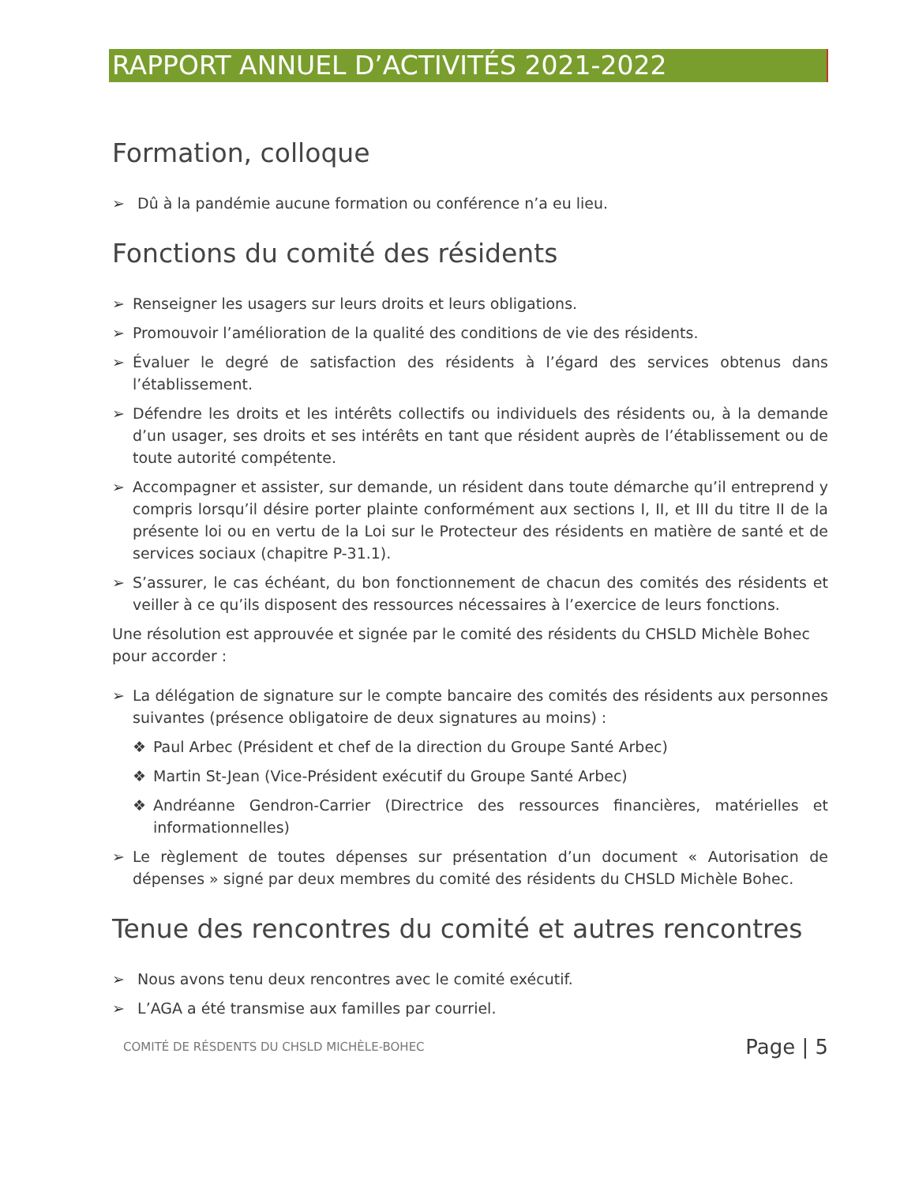RAPPORT ANNUEL D’ACTIVITÉS 2021-2022
Formation, colloque
➢ Dû à la pandémie aucune formation ou conférence n’a eu lieu.
Fonctions du comité des résidents
➢ Renseigner les usagers sur leurs droits et leurs obligations.
➢ Promouvoir l’amélioration de la qualité des conditions de vie des résidents.
➢ Évaluer le degré de satisfaction des résidents à l’égard des services obtenus dans l’établissement.
➢ Défendre les droits et les intérêts collectifs ou individuels des résidents ou, à la demande d’un usager, ses droits et ses intérêts en tant que résident auprès de l’établissement ou de toute autorité compétente.
➢ Accompagner et assister, sur demande, un résident dans toute démarche qu’il entreprend y compris lorsqu’il désire porter plainte conformément aux sections I, II, et III du titre II de la présente loi ou en vertu de la Loi sur le Protecteur des résidents en matière de santé et de services sociaux (chapitre P-31.1).
➢ S’assurer, le cas échéant, du bon fonctionnement de chacun des comités des résidents et veiller à ce qu’ils disposent des ressources nécessaires à l’exercice de leurs fonctions.
Une résolution est approuvée et signée par le comité des résidents du CHSLD Michèle Bohec pour accorder :
➢ La délégation de signature sur le compte bancaire des comités des résidents aux personnes suivantes (présence obligatoire de deux signatures au moins) :
❖ Paul Arbec (Président et chef de la direction du Groupe Santé Arbec)
❖ Martin St-Jean (Vice-Président exécutif du Groupe Santé Arbec)
❖ Andréanne Gendron-Carrier (Directrice des ressources financières, matérielles et informationnelles)
➢ Le règlement de toutes dépenses sur présentation d’un document « Autorisation de dépenses » signé par deux membres du comité des résidents du CHSLD Michèle Bohec.
Tenue des rencontres du comité et autres rencontres
➢ Nous avons tenu deux rencontres avec le comité exécutif.
➢ L’AGA a été transmise aux familles par courriel.
COMITÉ DE RÉSDENTS DU CHSLD MICHÈLE-BOHEC Page | 5